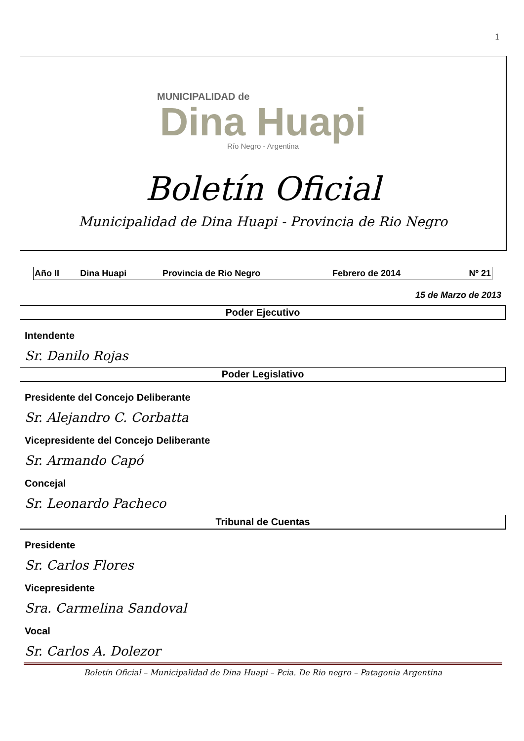1
MUNICIPALIDAD de
Dina Huapi
Río Negro - Argentina
Boletín Oficial
Municipalidad de Dina Huapi - Provincia de Rio Negro
| Año II | Dina Huapi | Provincia de Rio Negro | Febrero de 2014 | Nº 21 |
15 de Marzo de 2013
Poder Ejecutivo
Intendente
Sr. Danilo Rojas
Poder Legislativo
Presidente del Concejo Deliberante
Sr. Alejandro C. Corbatta
Vicepresidente del Concejo Deliberante
Sr. Armando Capó
Concejal
Sr. Leonardo Pacheco
Tribunal de Cuentas
Presidente
Sr. Carlos Flores
Vicepresidente
Sra. Carmelina Sandoval
Vocal
Sr. Carlos A. Dolezor
Boletín Oficial – Municipalidad de Dina Huapi – Pcia. De Rio negro – Patagonia Argentina